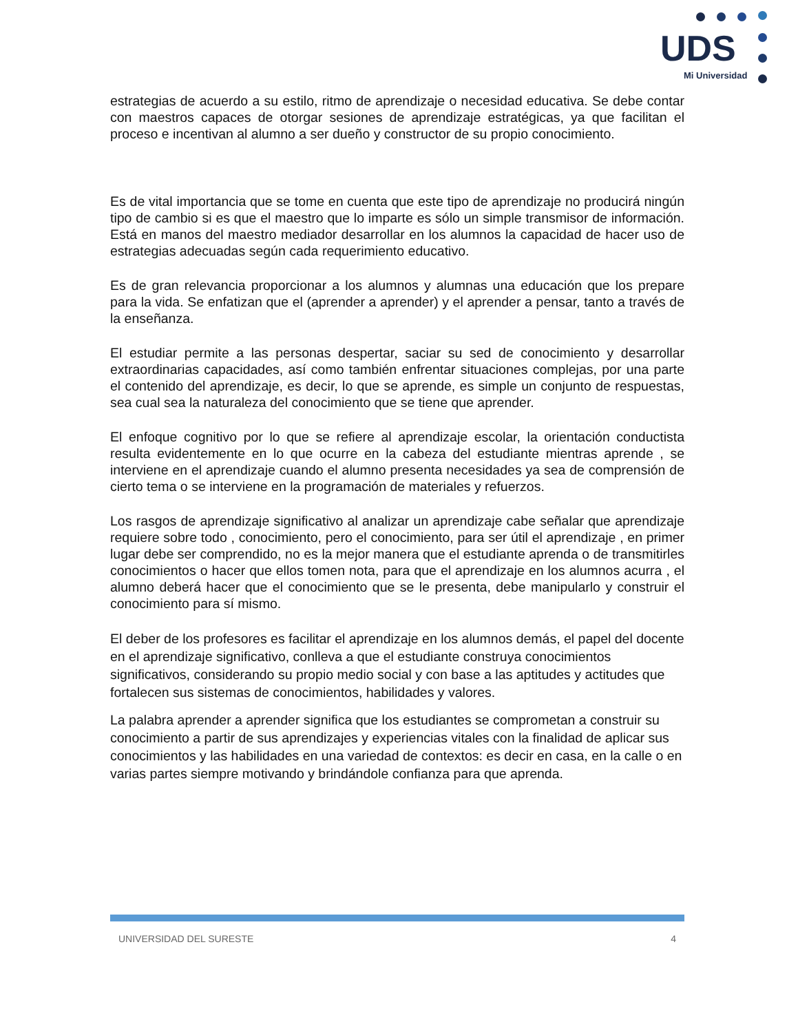UDS
Mi Universidad
estrategias de acuerdo a su estilo, ritmo de aprendizaje o necesidad educativa. Se debe contar con maestros capaces de otorgar sesiones de aprendizaje estratégicas, ya que facilitan el proceso e incentivan al alumno a ser dueño y constructor de su propio conocimiento.
Es de vital importancia que se tome en cuenta que este tipo de aprendizaje no producirá ningún tipo de cambio si es que el maestro que lo imparte es sólo un simple transmisor de información. Está en manos del maestro mediador desarrollar en los alumnos la capacidad de hacer uso de estrategias adecuadas según cada requerimiento educativo.
Es de gran relevancia proporcionar a los alumnos y alumnas una educación que los prepare para la vida. Se enfatizan que el (aprender a aprender) y el aprender a pensar, tanto a través de la enseñanza.
El estudiar permite a las personas despertar, saciar su sed de conocimiento y desarrollar extraordinarias capacidades, así como también enfrentar situaciones complejas, por una parte el contenido del aprendizaje, es decir, lo que se aprende, es simple un conjunto de respuestas, sea cual sea la naturaleza del conocimiento que se tiene que aprender.
El enfoque cognitivo por lo que se refiere al aprendizaje escolar, la orientación conductista resulta evidentemente en lo que ocurre en la cabeza del estudiante mientras aprende , se interviene en el aprendizaje cuando el alumno presenta necesidades ya sea de comprensión de cierto tema o se interviene en la programación de materiales y refuerzos.
Los rasgos de aprendizaje significativo al analizar un aprendizaje cabe señalar que aprendizaje requiere sobre todo , conocimiento, pero el conocimiento, para ser útil el aprendizaje , en primer lugar debe ser comprendido, no es la mejor manera que el estudiante aprenda o de transmitirles conocimientos o hacer que ellos tomen nota, para que el aprendizaje en los alumnos acurra , el alumno deberá hacer que el conocimiento que se le presenta, debe manipularlo y construir el conocimiento para sí mismo.
El deber de los profesores es facilitar el aprendizaje en los alumnos demás, el papel del docente en el aprendizaje significativo, conlleva a que el estudiante construya conocimientos significativos, considerando su propio medio social y con base a las aptitudes y actitudes que fortalecen sus sistemas de conocimientos, habilidades y valores.
La palabra aprender a aprender significa que los estudiantes se comprometan a construir su conocimiento a partir de sus aprendizajes y experiencias vitales con la finalidad de aplicar sus conocimientos y las habilidades en una variedad de contextos: es decir en casa, en la calle o en varias partes siempre motivando y brindándole confianza para que aprenda.
UNIVERSIDAD DEL SURESTE 4